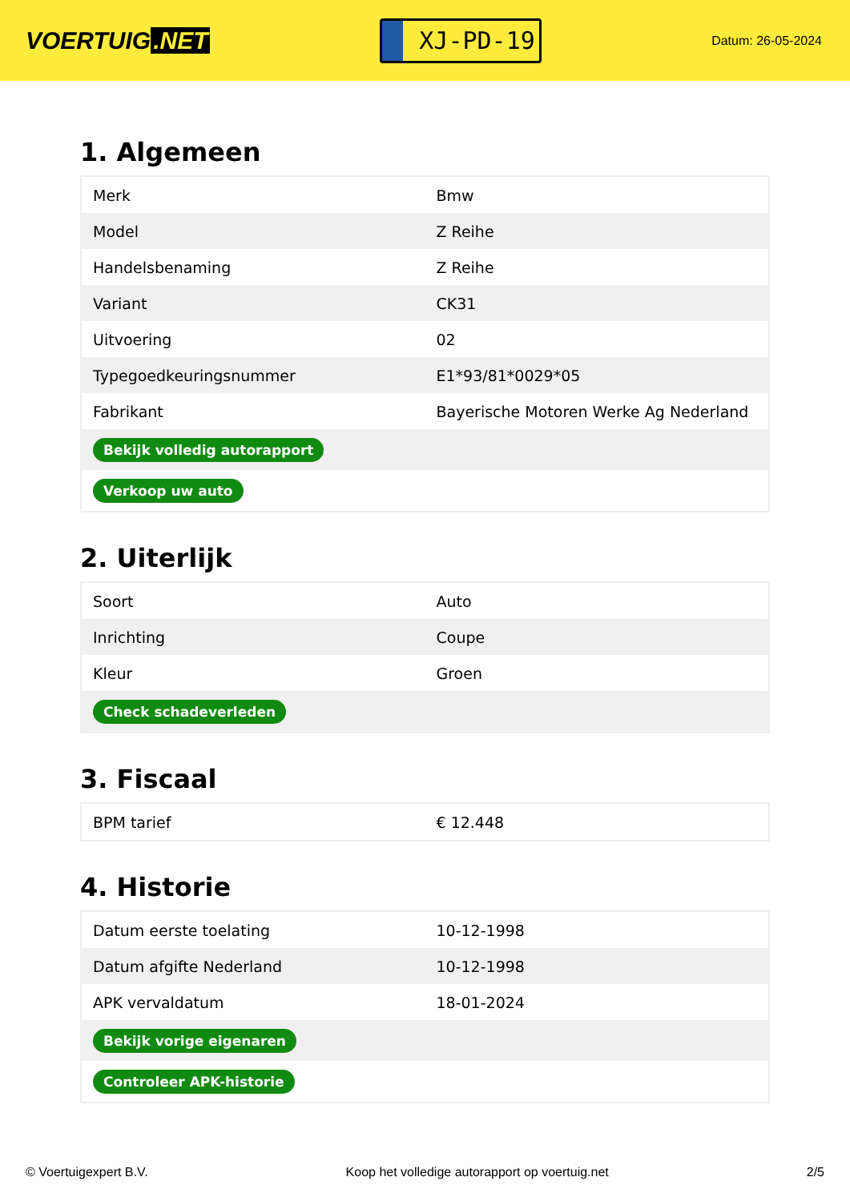VOERTUIG.NET
XJ-PD-19
Datum: 26-05-2024
1. Algemeen
| Merk | Bmw |
| Model | Z Reihe |
| Handelsbenaming | Z Reihe |
| Variant | CK31 |
| Uitvoering | 02 |
| Typegoedkeuringsnummer | E1*93/81*0029*05 |
| Fabrikant | Bayerische Motoren Werke Ag Nederland |
| Bekijk volledig autorapport | |
| Verkoop uw auto | |
2. Uiterlijk
| Soort | Auto |
| Inrichting | Coupe |
| Kleur | Groen |
| Check schadeverleden | |
3. Fiscaal
| BPM tarief | € 12.448 |
4. Historie
| Datum eerste toelating | 10-12-1998 |
| Datum afgifte Nederland | 10-12-1998 |
| APK vervaldatum | 18-01-2024 |
| Bekijk vorige eigenaren | |
| Controleer APK-historie | |
© Voertuigexpert B.V. Koop het volledige autorapport op voertuig.net 2/5